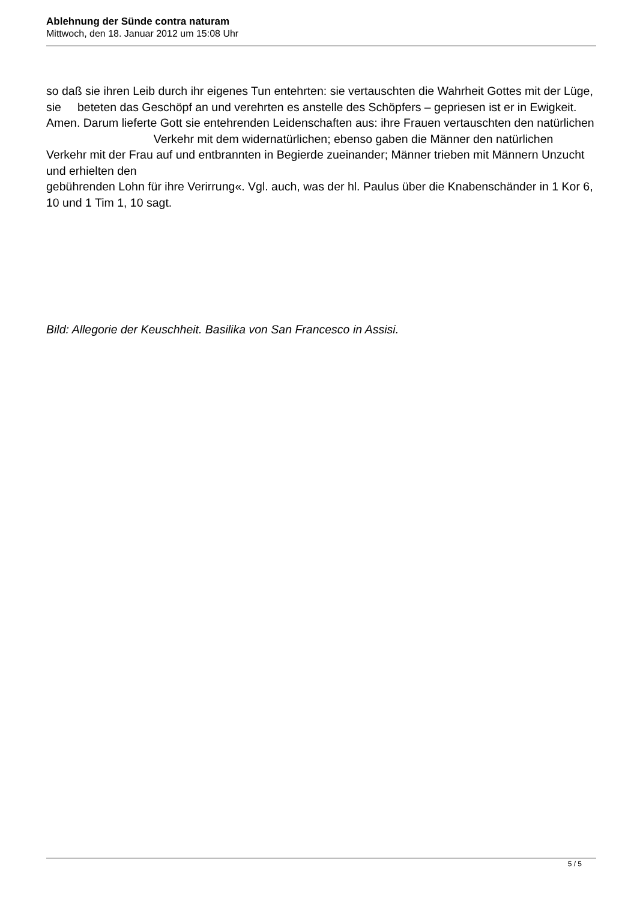Ablehnung der Sünde contra naturam
Mittwoch, den 18. Januar 2012 um 15:08 Uhr
so daß sie ihren Leib durch ihr eigenes Tun entehrten: sie vertauschten die Wahrheit Gottes mit der Lüge, sie beteten das Geschöpf an und verehrten es anstelle des Schöpfers – gepriesen ist er in Ewigkeit. Amen. Darum lieferte Gott sie entehrenden Leidenschaften aus: ihre Frauen vertauschten den natürlichen Verkehr mit dem widernatürlichen; ebenso gaben die Männer den natürlichen Verkehr mit der Frau auf und entbrannten in Begierde zueinander; Männer trieben mit Männern Unzucht und erhielten den
gebührenden Lohn für ihre Verirrung«. Vgl. auch, was der hl. Paulus über die Knabenschänder in 1 Kor 6, 10 und 1 Tim 1, 10 sagt.
Bild: Allegorie der Keuschheit. Basilika von San Francesco in Assisi.
5 / 5